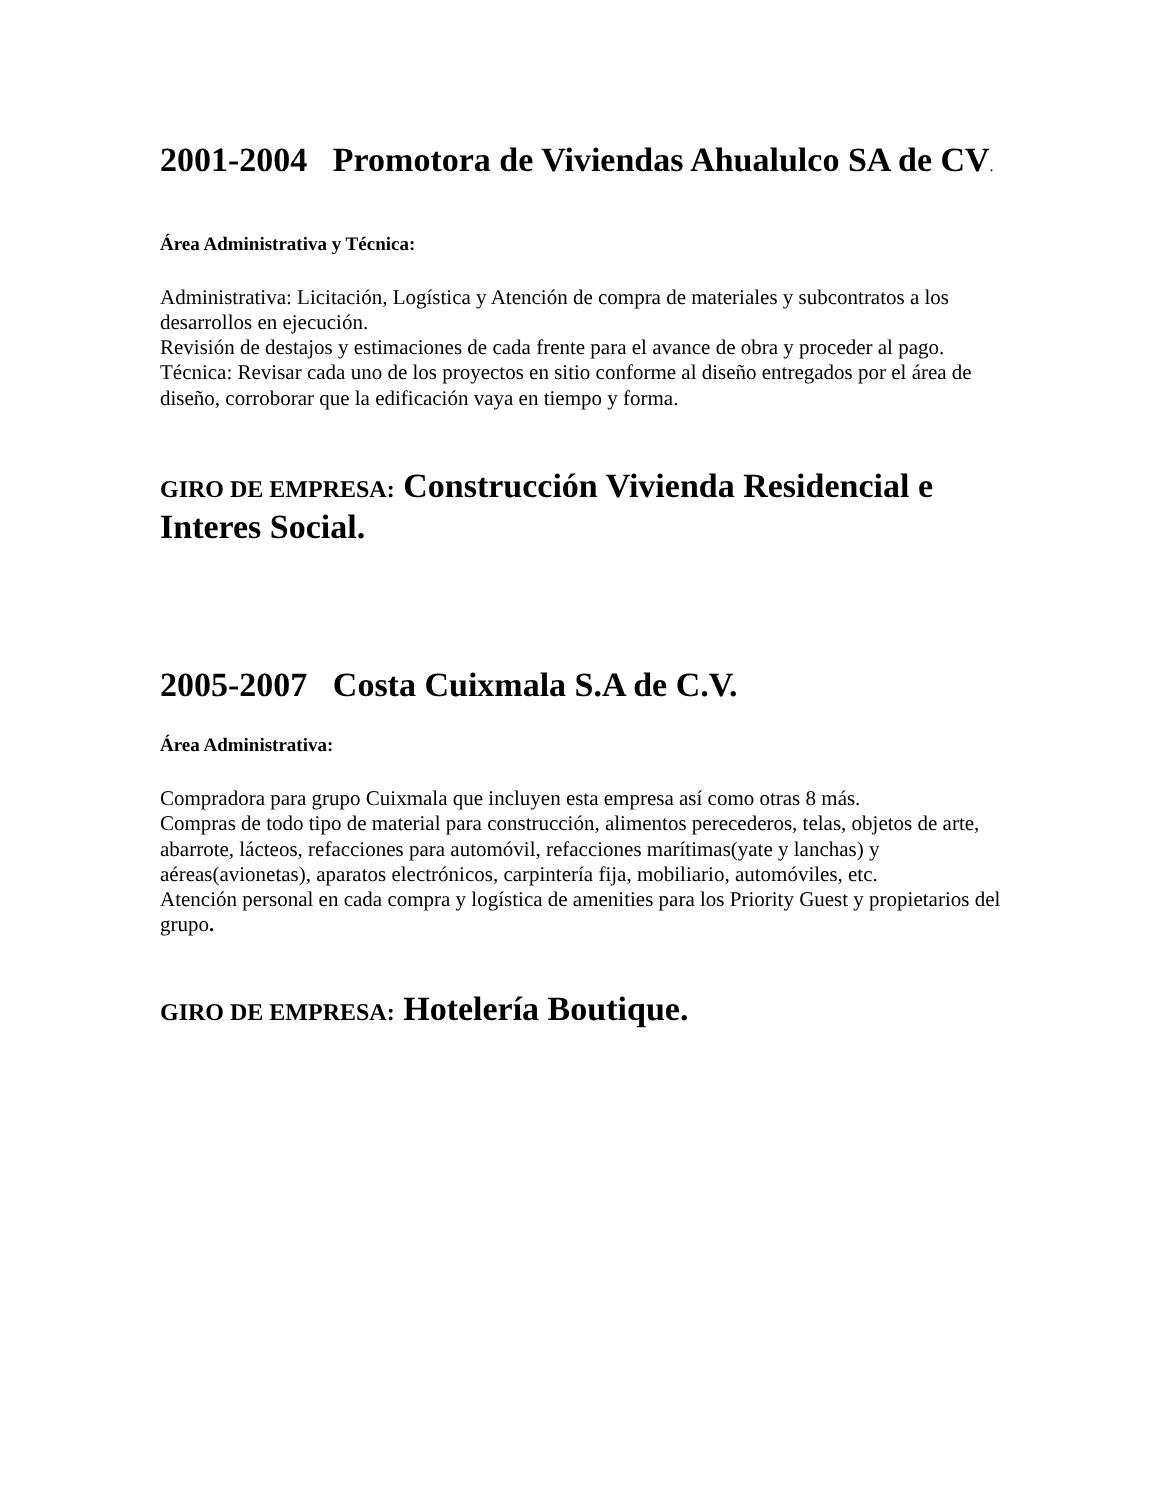2001-2004 Promotora de Viviendas Ahualulco SA de CV.
Área Administrativa y Técnica:
Administrativa: Licitación, Logística y Atención de compra de materiales y subcontratos a los desarrollos en ejecución.
Revisión de destajos y estimaciones de cada frente para el avance de obra y proceder al pago.
Técnica: Revisar cada uno de los proyectos en sitio conforme al diseño entregados por el área de diseño, corroborar que la edificación vaya en tiempo y forma.
GIRO DE EMPRESA: Construcción Vivienda Residencial e Interes Social.
2005-2007 Costa Cuixmala S.A de C.V.
Área Administrativa:
Compradora para grupo Cuixmala que incluyen esta empresa así como otras 8 más.
Compras de todo tipo de material para construcción, alimentos perecederos, telas, objetos de arte, abarrote, lácteos, refacciones para automóvil, refacciones marítimas(yate y lanchas) y aéreas(avionetas), aparatos electrónicos, carpintería fija, mobiliario, automóviles, etc.
Atención personal en cada compra y logística de amenities para los Priority Guest y propietarios del grupo.
GIRO DE EMPRESA: Hotelería Boutique.